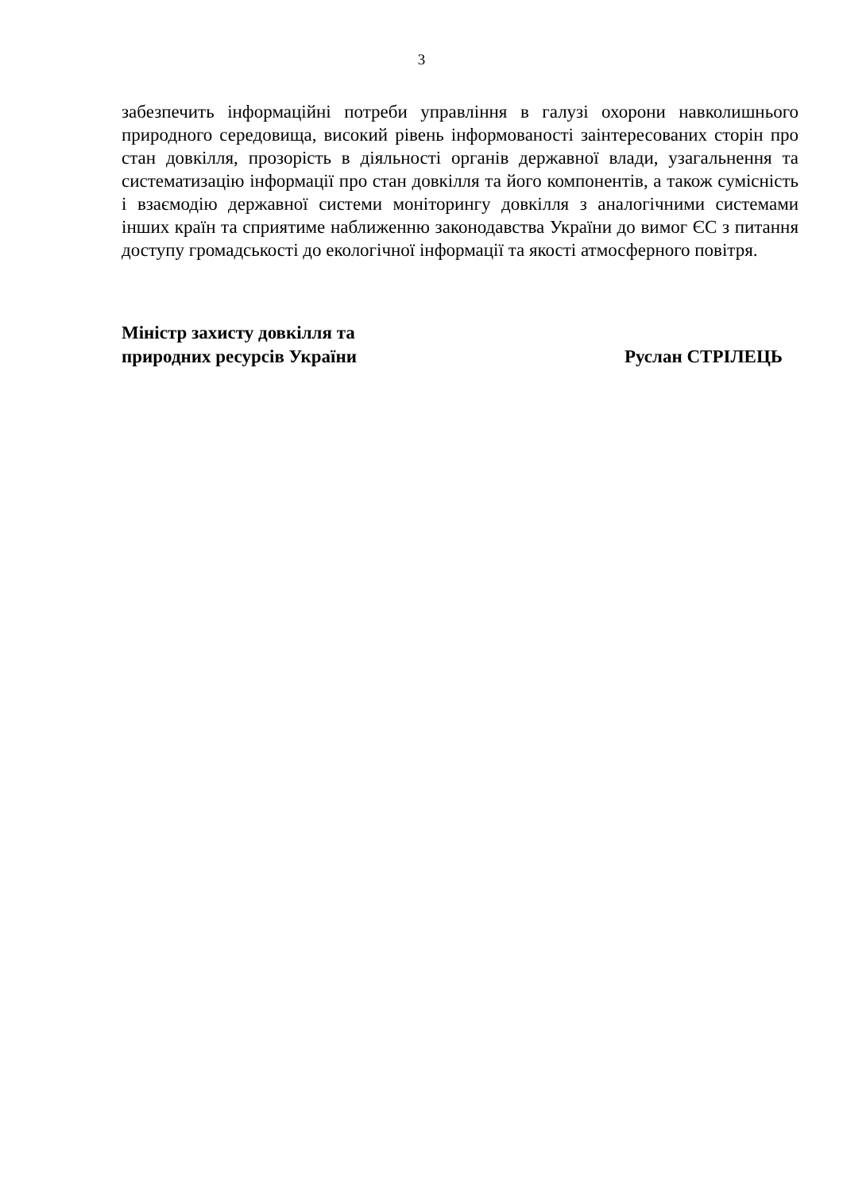3
забезпечить інформаційні потреби управління в галузі охорони навколишнього природного середовища, високий рівень інформованості заінтересованих сторін про стан довкілля, прозорість в діяльності органів державної влади, узагальнення та систематизацію інформації про стан довкілля та його компонентів, а також сумісність і взаємодію державної системи моніторингу довкілля з аналогічними системами інших країн та сприятиме наближенню законодавства України до вимог ЄС з питання доступу громадськості до екологічної інформації та якості атмосферного повітря.
Міністр захисту довкілля та
природних ресурсів України
Руслан СТРІЛЕЦЬ